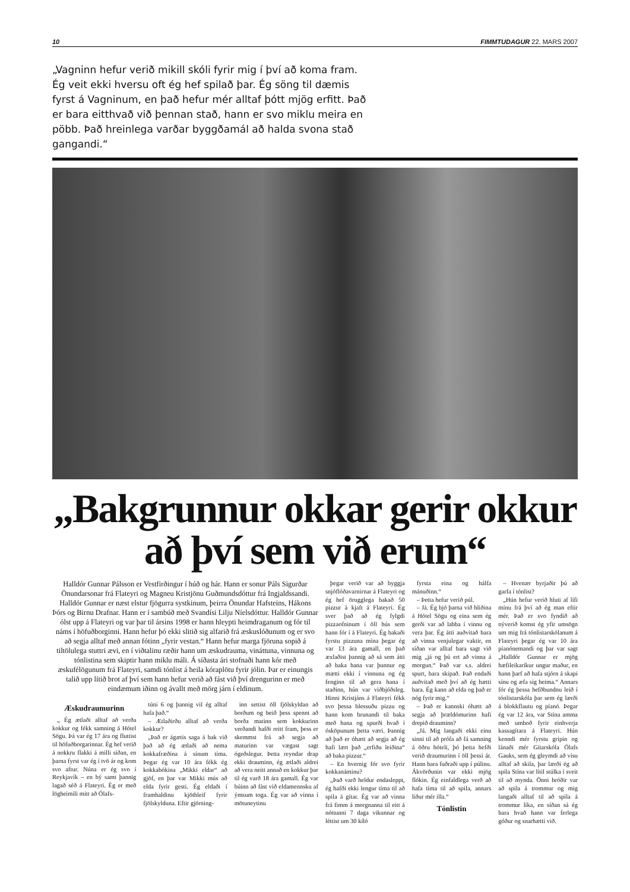10 FIMMTUDAGUR 22. MARS 2007
„Vagninn hefur verið mikill skóli fyrir mig í því að koma fram. Ég veit ekki hversu oft ég hef spilað þar. Ég söng til dæmis fyrst á Vagninum, en það hefur mér alltaf þótt mjög erfitt. Það er bara eitthvað við þennan stað, hann er svo miklu meira en pöbb. Það hreinlega varðar byggðamál að halda svona stað gangandi.“
„Bakgrunnur okkar gerir okkur að því sem við erum“
Halldór Gunnar Pálsson er Vestfirðingur í húð og hár. Hann er sonur Páls Sigurðar Önundarsonar frá Flateyri og Magneu Kristjönu Guðmundsdóttur frá Ingjaldssandi. Halldór Gunnar er næst elstur fjögurra systkinum, þeirra Önundar Hafsteins, Hákons Þórs og Birnu Drafnar. Hann er í sambúð með Svandísi Lilju Níelsdóttur. Halldór Gunnar ólst upp á Flateyri og var þar til ársins 1998 er hann hleypti heimdraganum og fór til náms í höfuðborginni. Hann hefur þó ekki slitið sig alfarið frá æskuslóðunum og er svo að segja alltaf með annan fótinn „fyrir vestan.“ Hann hefur marga fjöruna sopið á tiltölulega stuttri ævi, en í viðtalinu ræðir hann um æskudrauma, vináttuna, vinnuna og tónlistina sem skiptir hann miklu máli. Á síðasta ári stofnaði hann kór með æskufélögunum frá Flateyri, samdi tónlist á heila kóraplötu fyrir jólin. Þar er einungis talið upp lítið brot af því sem hann hefur verið að fást við því drengurinn er með eindæmum iðinn og ávallt með mörg járn í eldinum.
Æskudraumurinn
„ Ég ætlaði alltaf að verða kokkur og fékk samning á Hótel Sögu. Þá var ég 17 ára og fluttist til höfuðborgarinnar. Ég hef verið á nokkru flakki á milli síðan, en þarna fyrst var ég í tvö ár og kom svo aftur. Núna er ég svo í Reykjavík – en bý samt þannig lagað séð á Flateyri. Ég er með lögheimili mitt að Ólafs-
túni 6 og þannig vil ég alltaf hafa það.“
– Ætlaðirðu alltaf að verða kokkur?
„Það er ágætis saga á bak við það að ég ætlaði að nema kokkafræðina á sínum tíma. Þegar ég var 10 ára fékk ég kokkabókina „Mikki eldar“ að gjöf, en þar var Mikki mús að elda fyrir gesti. Ég eldaði í framhaldinu kjöthleif fyrir fjölskylduna. Eftir gjörning-
inn settist öll fjölskyldan að borðum og beið þess spennt að borða matinn sem kokkurinn verðandi hafði reitt fram, þess er skemmst frá að segja að maturinn var vægast sagt ógeðslegur. Þetta reyndar drap ekki drauminn, ég ætlaði aldrei að vera neitt annað en kokkur þar til ég varð 18 ára gamall. Ég var búinn að fást við eldamennsku af ýmsum toga. Ég var að vinna í mötuneytinu
þegar verið var að byggja snjóflóðavarnirnar á Flateyri og ég hef örugglega bakað 50 pizzur á kjaft á Flateyri. Ég sver það að ég fylgdi pizzaofninum í öll hús sem hann fór í á Flateyri. Ég bakaði fyrstu pizzuna mína þegar ég var 13 ára gamall, en það æxlaðist þannig að sá sem átti að baka hana var þunnur og mætti ekki í vinnuna og ég fenginn til að gera hana í staðinn, hún var viðbjóðsleg. Hinni Kristjáns á Flateyri fékk svo þessa blessuðu pizzu og hann kom brunandi til baka með hana og spurði hvað í ósköpunum þetta væri. Þannig að það er óhætt að segja að ég hafi lært það „erfiðu leiðina“ að baka pizzur.“
– En hvernig fór svo fyrir kokkanáminu?
„Það varð heldur endasleppt, ég hafði ekki lengur tíma til að spila á gítar. Ég var að vinna frá fimm á morgnanna til eitt á nóttunni 7 daga vikunnar og léttist um 30 kíló
fyrsta eina og hálfa mánuðinn.“
– Þetta hefur verið púl.
– Já. Ég bjó þarna við hliðina á Hótel Sögu og eina sem ég gerði var að labba í vinnu og vera þar. Ég átti auðvitað bara að vinna venjulegar vaktir, en síðan var alltaf bara sagt við mig „já og þú ert að vinna á morgun.“ Það var s.s. aldrei spurt, bara skipað. Það endaði auðvitað með því að ég hætti bara. Ég kann að elda og það er nóg fyrir mig.“
– Það er kannski óhætt að segja að þrældómurinn hafi drepið drauminn?
„Já. Mig langaði ekki einu sinni til að prófa að fá samning á öðru hóteli, þó þetta hefði verið draumurinn í öll þessi ár. Hann bara fuðraði upp í púlinu. Ákvörðunin var ekki mjög flókin. Ég einfaldlega verð að hafa tíma til að spila, annars líður mér illa.“
Tónlistin
– Hvenær byrjaðir þú að garfa í tónlist?
„Hún hefur verið hluti af lífi mínu frá því að ég man eftir mér. Það er svo fyndið að nýverið komst ég yfir umsögn um mig frá tónlistarskólanum á Flateyri þegar ég var 10 ára píanónemandi og þar var sagt „Halldór Gunnar er mjög hæfileikaríkur ungur maður, en hann þarf að hafa stjórn á skapi sínu og æfa sig heima.“ Annars fór ég þessa hefðbundnu leið í tónlistarskóla þar sem ég lærði á blokkflautu og píanó. Þegar ég var 12 ára, var Stína amma með umboð fyrir einhverja kassagítara á Flateyri. Hún kenndi mér fyrstu gripin og lánaði mér Gítarskóla Ólafs Gauks, sem ég gleymdi að vísu alltaf að skila, þar lærði ég að spila Stína var lítil stúlka í sveit til að mynda. Önni bróðir var að spila á trommur og mig langaði alltaf til að spila á trommur líka, en síðan sá ég bara hvað hann var ferlega góður og snarhætti við.